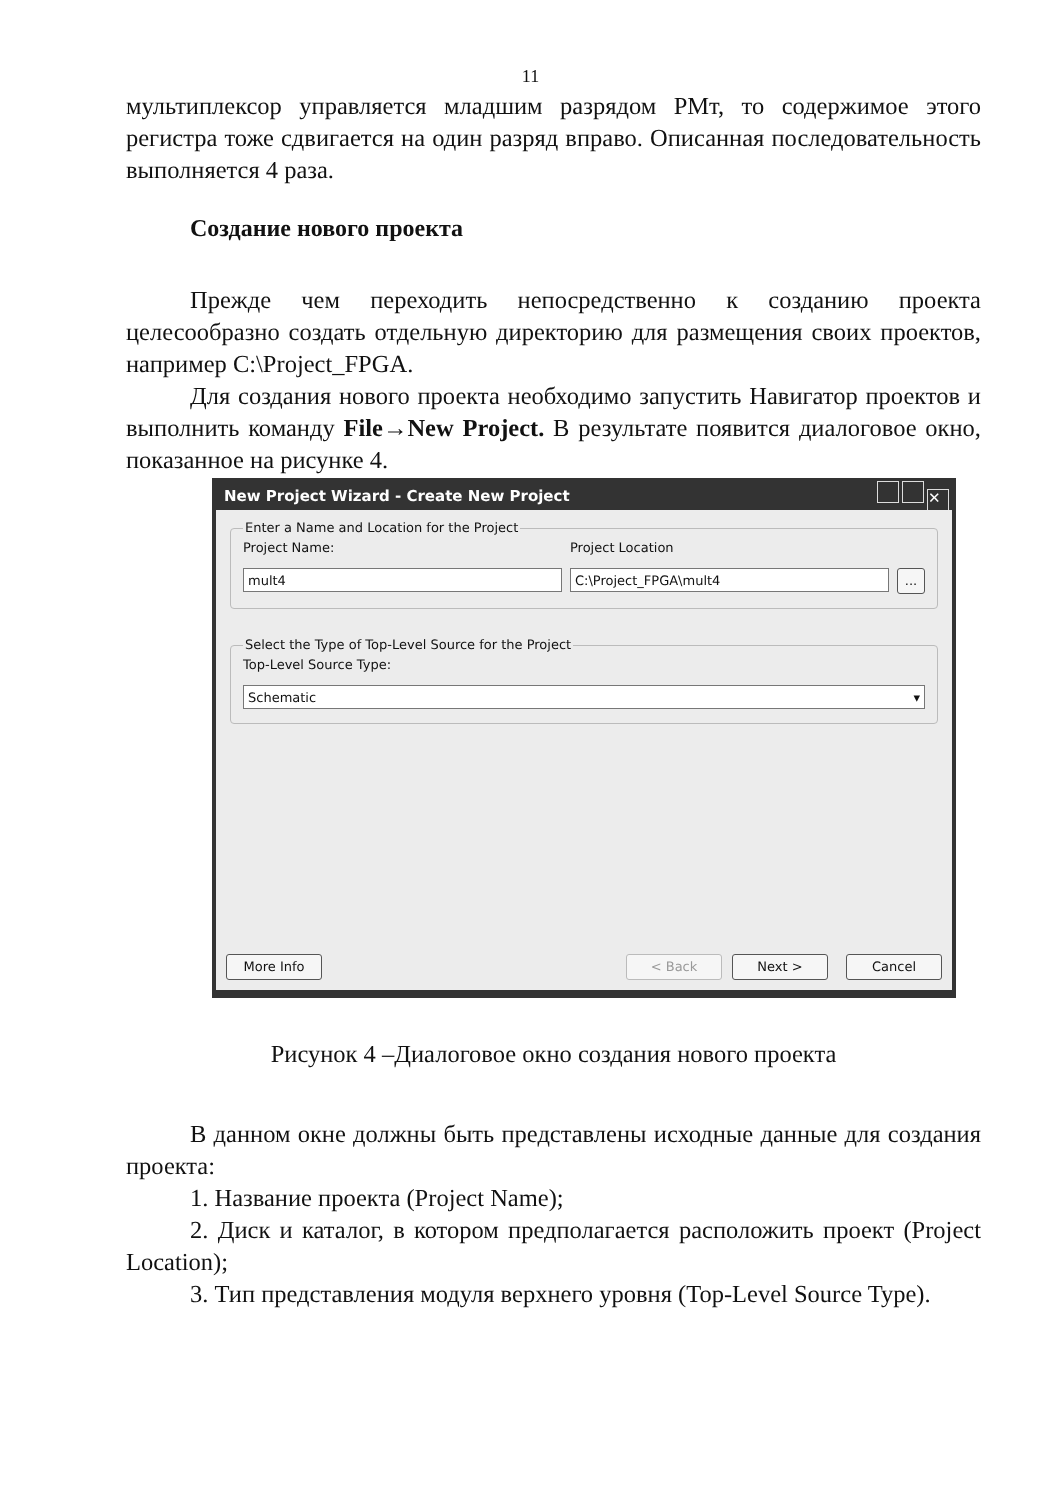11
мультиплексор управляется младшим разрядом РМт, то содержимое этого регистра тоже сдвигается на один разряд вправо. Описанная последовательность выполняется 4 раза.
Создание нового проекта
Прежде чем переходить непосредственно к созданию проекта целесообразно создать отдельную директорию для размещения своих проектов, например C:\Project_FPGA.
Для создания нового проекта необходимо запустить Навигатор проектов и выполнить команду File→New Project. В результате появится диалоговое окно, показанное на рисунке 4.
New Project Wizard - Create New Project ✕
Enter a Name and Location for the Project
Project Name:
mult4
Project Location
C:\Project_FPGA\mult4
...
Select the Type of Top-Level Source for the Project Top-Level Source Type:
Schematic ▾
More Info < Back Next > Cancel
Рисунок 4 –Диалоговое окно создания нового проекта
В данном окне должны быть представлены исходные данные для создания проекта:
1. Название проекта (Project Name);
2. Диск и каталог, в котором предполагается расположить проект (Project Location);
3. Тип представления модуля верхнего уровня (Top-Level Source Type).